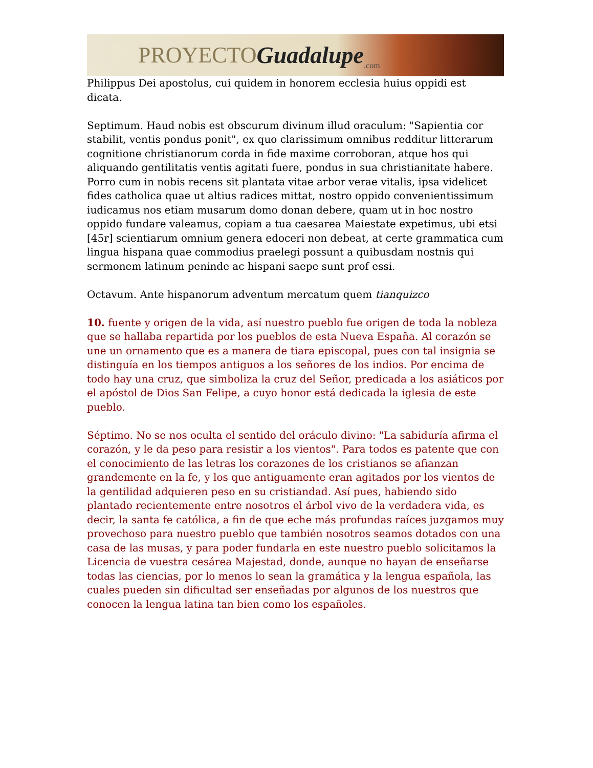PROYECTO Guadalupe.com
Philippus Dei apostolus, cui quidem in honorem ecclesia huius oppidi est dicata.
Septimum. Haud nobis est obscurum divinum illud oraculum: "Sapientia cor stabilit, ventis pondus ponit", ex quo clarissimum omnibus redditur litterarum cognitione christianorum corda in fide maxime corroboran, atque hos qui aliquando gentilitatis ventis agitati fuere, pondus in sua christianitate habere. Porro cum in nobis recens sit plantata vitae arbor verae vitalis, ipsa videlicet fides catholica quae ut altius radices mittat, nostro oppido convenientissimum iudicamus nos etiam musarum domo donan debere, quam ut in hoc nostro oppido fundare valeamus, copiam a tua caesarea Maiestate expetimus, ubi etsi [45r] scientiarum omnium genera edoceri non debeat, at certe grammatica cum lingua hispana quae commodius praelegi possunt a quibusdam nostnis qui sermonem latinum peninde ac hispani saepe sunt prof essi.
Octavum. Ante hispanorum adventum mercatum quem tianquizco
10. fuente y origen de la vida, así nuestro pueblo fue origen de toda la nobleza que se hallaba repartida por los pueblos de esta Nueva España. Al corazón se une un ornamento que es a manera de tiara episcopal, pues con tal insignia se distinguía en los tiempos antiguos a los señores de los indios. Por encima de todo hay una cruz, que simboliza la cruz del Señor, predicada a los asiáticos por el apóstol de Dios San Felipe, a cuyo honor está dedicada la iglesia de este pueblo.
Séptimo. No se nos oculta el sentido del oráculo divino: "La sabiduría afirma el corazón, y le da peso para resistir a los vientos". Para todos es patente que con el conocimiento de las letras los corazones de los cristianos se afianzan grandemente en la fe, y los que antiguamente eran agitados por los vientos de la gentilidad adquieren peso en su cristiandad. Así pues, habiendo sido plantado recientemente entre nosotros el árbol vivo de la verdadera vida, es decir, la santa fe católica, a fin de que eche más profundas raíces juzgamos muy provechoso para nuestro pueblo que también nosotros seamos dotados con una casa de las musas, y para poder fundarla en este nuestro pueblo solicitamos la Licencia de vuestra cesárea Majestad, donde, aunque no hayan de enseñarse todas las ciencias, por lo menos lo sean la gramática y la lengua española, las cuales pueden sin dificultad ser enseñadas por algunos de los nuestros que conocen la lengua latina tan bien como los españoles.